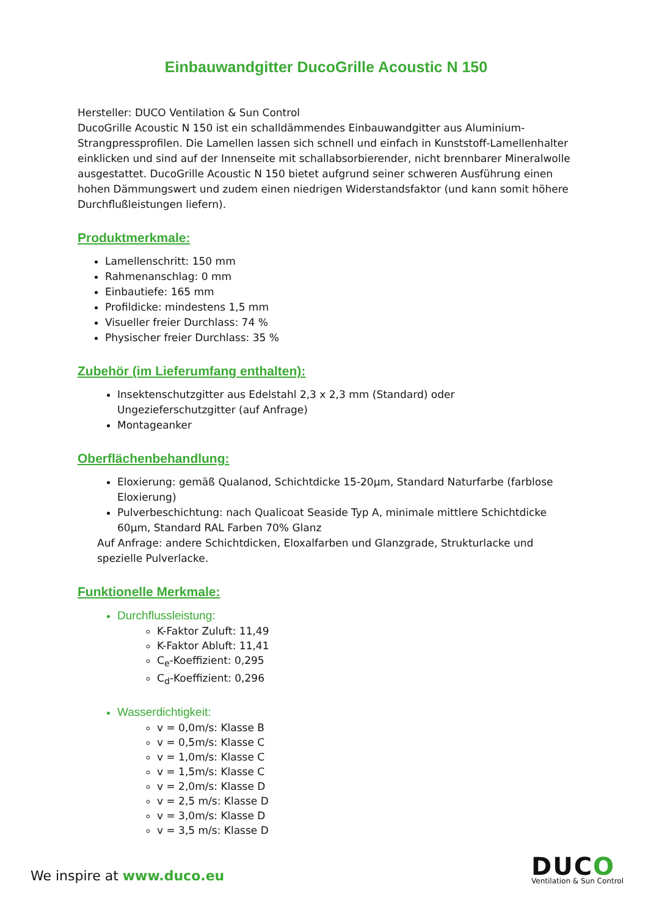Einbauwandgitter DucoGrille Acoustic N 150
Hersteller: DUCO Ventilation & Sun Control
DucoGrille Acoustic N 150 ist ein schalldämmendes Einbauwandgitter aus Aluminium-Strangpressprofilen. Die Lamellen lassen sich schnell und einfach in Kunststoff-Lamellenhalter einklicken und sind auf der Innenseite mit schallabsorbierender, nicht brennbarer Mineralwolle ausgestattet. DucoGrille Acoustic N 150 bietet aufgrund seiner schweren Ausführung einen hohen Dämmungswert und zudem einen niedrigen Widerstandsfaktor (und kann somit höhere Durchflußleistungen liefern).
Produktmerkmale:
Lamellenschritt: 150 mm
Rahmenanschlag: 0 mm
Einbautiefe: 165 mm
Profildicke: mindestens 1,5 mm
Visueller freier Durchlass: 74 %
Physischer freier Durchlass: 35 %
Zubehör (im Lieferumfang enthalten):
Insektenschutzgitter aus Edelstahl 2,3 x 2,3 mm (Standard) oder Ungezieferschutzgitter (auf Anfrage)
Montageanker
Oberflächenbehandlung:
Eloxierung: gemäß Qualanod, Schichtdicke 15-20µm, Standard Naturfarbe (farblose Eloxierung)
Pulverbeschichtung: nach Qualicoat Seaside Typ A, minimale mittlere Schichtdicke 60µm, Standard RAL Farben 70% Glanz
Auf Anfrage: andere Schichtdicken, Eloxalfarben und Glanzgrade, Strukturlacke und spezielle Pulverlacke.
Funktionelle Merkmale:
Durchflussleistung:
K-Faktor Zuluft: 11,49
K-Faktor Abluft: 11,41
C<sub>e</sub>-Koeffizient: 0,295
C<sub>d</sub>-Koeffizient: 0,296
Wasserdichtigkeit:
v = 0,0m/s: Klasse B
v = 0,5m/s: Klasse C
v = 1,0m/s: Klasse C
v = 1,5m/s: Klasse C
v = 2,0m/s: Klasse D
v = 2,5 m/s: Klasse D
v = 3,0m/s: Klasse D
v = 3,5 m/s: Klasse D
We inspire at www.duco.eu
DUCO
Ventilation & Sun Control